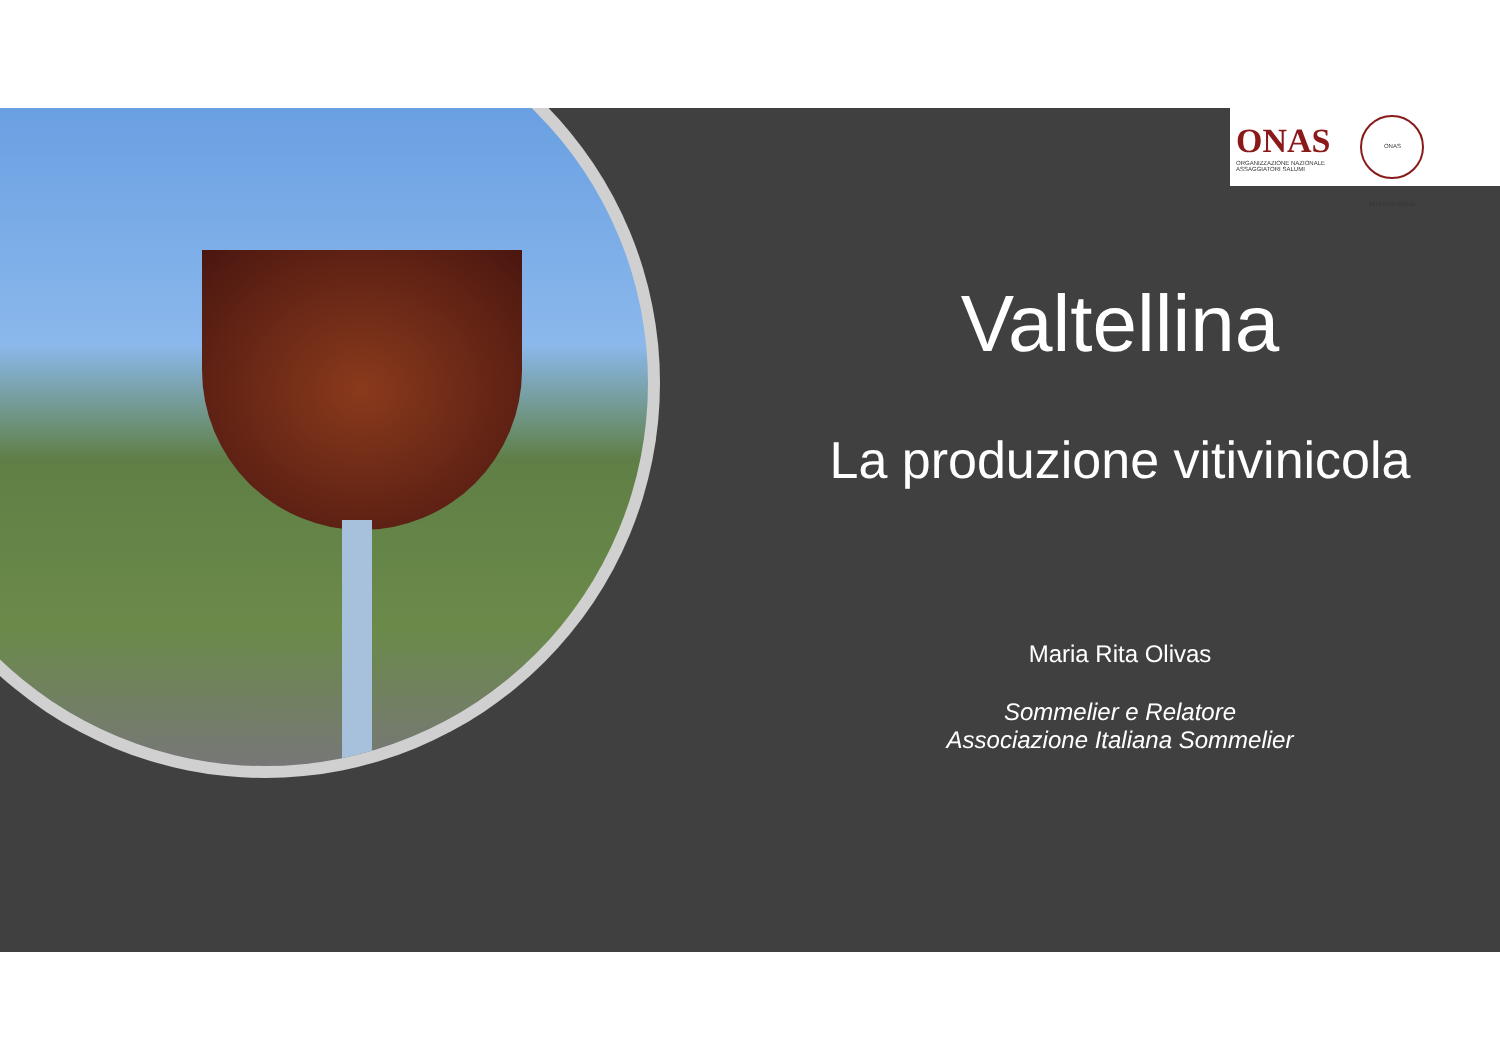ONAS
ORGANIZZAZIONE NAZIONALE
ASSAGGIATORI SALUMI
ONAS INTERNATIONAL
Valtellina
La produzione vitivinicola
Maria Rita Olivas
Sommelier e Relatore
Associazione Italiana Sommelier